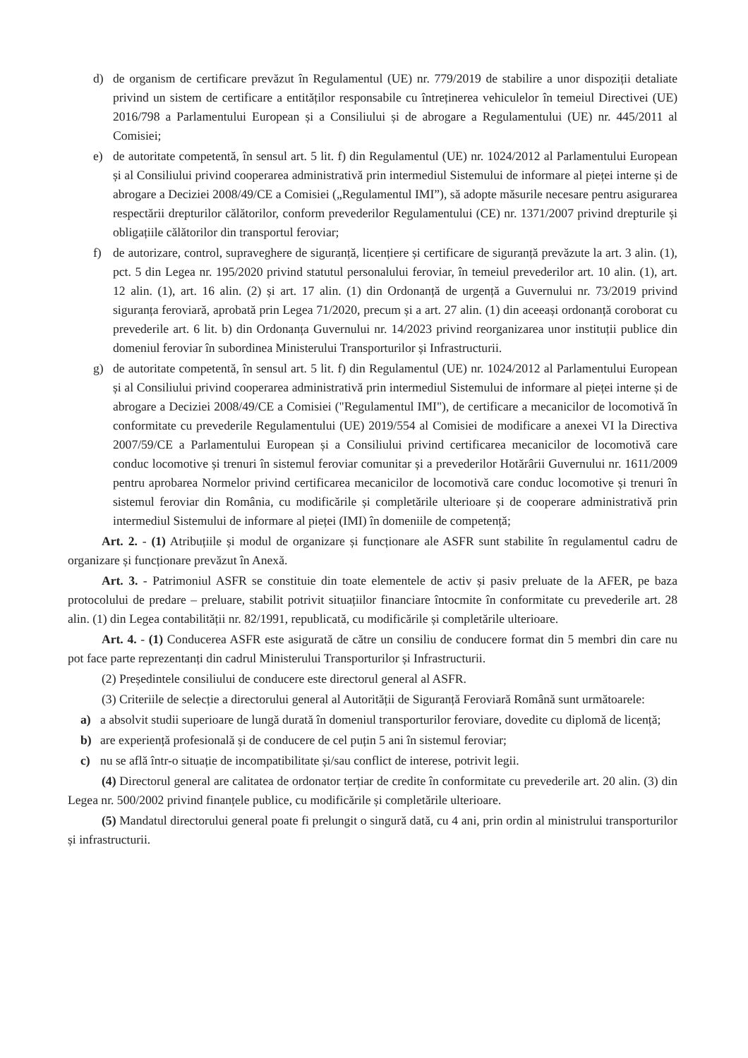d) de organism de certificare prevăzut în Regulamentul (UE) nr. 779/2019 de stabilire a unor dispoziții detaliate privind un sistem de certificare a entităților responsabile cu întreținerea vehiculelor în temeiul Directivei (UE) 2016/798 a Parlamentului European și a Consiliului și de abrogare a Regulamentului (UE) nr. 445/2011 al Comisiei;
e) de autoritate competentă, în sensul art. 5 lit. f) din Regulamentul (UE) nr. 1024/2012 al Parlamentului European și al Consiliului privind cooperarea administrativă prin intermediul Sistemului de informare al pieței interne și de abrogare a Deciziei 2008/49/CE a Comisiei („Regulamentul IMI”), să adopte măsurile necesare pentru asigurarea respectării drepturilor călătorilor, conform prevederilor Regulamentului (CE) nr. 1371/2007 privind drepturile și obligațiile călătorilor din transportul feroviar;
f) de autorizare, control, supraveghere de siguranță, licențiere și certificare de siguranță prevăzute la art. 3 alin. (1), pct. 5 din Legea nr. 195/2020 privind statutul personalului feroviar, în temeiul prevederilor art. 10 alin. (1), art. 12 alin. (1), art. 16 alin. (2) și art. 17 alin. (1) din Ordonanță de urgență a Guvernului nr. 73/2019 privind siguranța feroviară, aprobată prin Legea 71/2020, precum și a art. 27 alin. (1) din aceeași ordonanță coroborat cu prevederile art. 6 lit. b) din Ordonanța Guvernului nr. 14/2023 privind reorganizarea unor instituții publice din domeniul feroviar în subordinea Ministerului Transporturilor și Infrastructurii.
g) de autoritate competentă, în sensul art. 5 lit. f) din Regulamentul (UE) nr. 1024/2012 al Parlamentului European și al Consiliului privind cooperarea administrativă prin intermediul Sistemului de informare al pieței interne și de abrogare a Deciziei 2008/49/CE a Comisiei ("Regulamentul IMI"), de certificare a mecanicilor de locomotivă în conformitate cu prevederile Regulamentului (UE) 2019/554 al Comisiei de modificare a anexei VI la Directiva 2007/59/CE a Parlamentului European și a Consiliului privind certificarea mecanicilor de locomotivă care conduc locomotive și trenuri în sistemul feroviar comunitar și a prevederilor Hotărârii Guvernului nr. 1611/2009 pentru aprobarea Normelor privind certificarea mecanicilor de locomotivă care conduc locomotive și trenuri în sistemul feroviar din România, cu modificările și completările ulterioare și de cooperare administrativă prin intermediul Sistemului de informare al pieței (IMI) în domeniile de competență;
Art. 2. - (1) Atribuțiile și modul de organizare și funcționare ale ASFR sunt stabilite în regulamentul cadru de organizare și funcționare prevăzut în Anexă.
Art. 3. - Patrimoniul ASFR se constituie din toate elementele de activ și pasiv preluate de la AFER, pe baza protocolului de predare – preluare, stabilit potrivit situațiilor financiare întocmite în conformitate cu prevederile art. 28 alin. (1) din Legea contabilității nr. 82/1991, republicată, cu modificările și completările ulterioare.
Art. 4. - (1) Conducerea ASFR este asigurată de către un consiliu de conducere format din 5 membri din care nu pot face parte reprezentanți din cadrul Ministerului Transporturilor și Infrastructurii.
(2) Președintele consiliului de conducere este directorul general al ASFR.
(3) Criteriile de selecție a directorului general al Autorității de Siguranță Feroviară Română sunt următoarele:
a) a absolvit studii superioare de lungă durată în domeniul transporturilor feroviare, dovedite cu diplomă de licență;
b) are experiență profesională și de conducere de cel puțin 5 ani în sistemul feroviar;
c) nu se află într-o situație de incompatibilitate și/sau conflict de interese, potrivit legii.
(4) Directorul general are calitatea de ordonator terțiar de credite în conformitate cu prevederile art. 20 alin. (3) din Legea nr. 500/2002 privind finanțele publice, cu modificările și completările ulterioare.
(5) Mandatul directorului general poate fi prelungit o singură dată, cu 4 ani, prin ordin al ministrului transporturilor și infrastructurii.